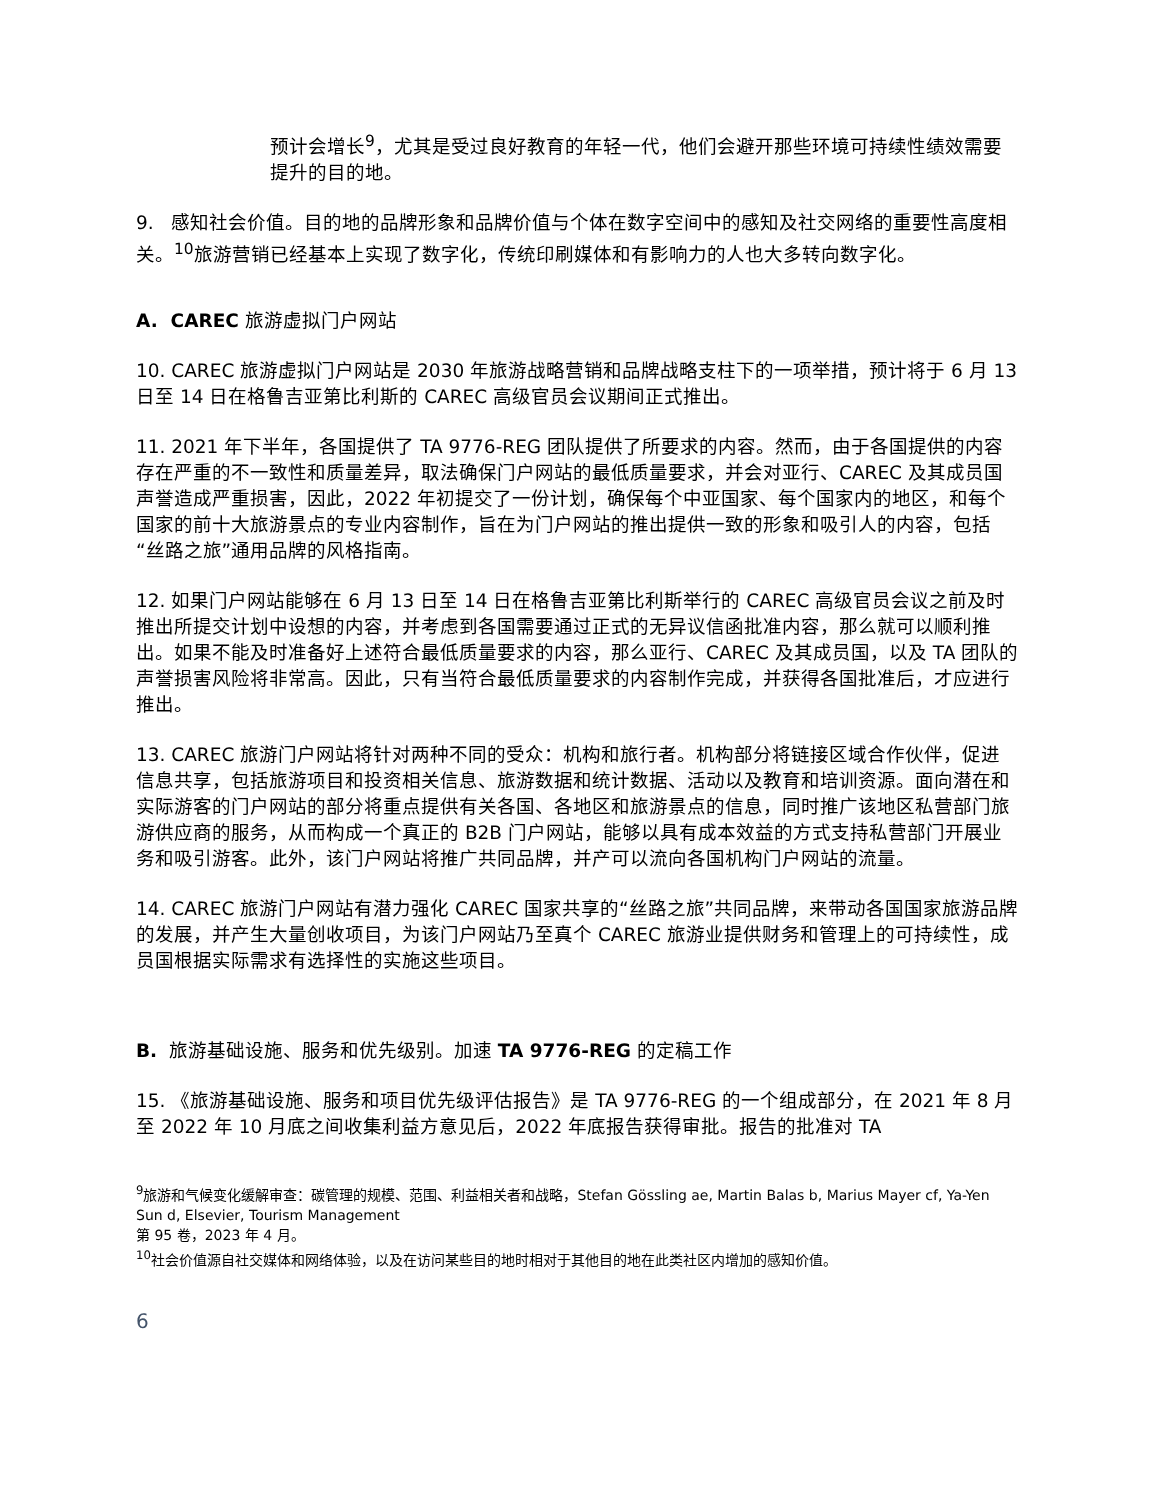预计会增长<sup>9</sup>，尤其是受过良好教育的年轻一代，他们会避开那些环境可持续性绩效需要提升的目的地。
9. 感知社会价值。目的地的品牌形象和品牌价值与个体在数字空间中的感知及社交网络的重要性高度相关。<sup>10</sup>旅游营销已经基本上实现了数字化，传统印刷媒体和有影响力的人也大多转向数字化。
A. CAREC 旅游虚拟门户网站
10. CAREC 旅游虚拟门户网站是 2030 年旅游战略营销和品牌战略支柱下的一项举措，预计将于 6 月 13 日至 14 日在格鲁吉亚第比利斯的 CAREC 高级官员会议期间正式推出。
11. 2021 年下半年，各国提供了 TA 9776-REG 团队提供了所要求的内容。然而，由于各国提供的内容存在严重的不一致性和质量差异，取法确保门户网站的最低质量要求，并会对亚行、CAREC 及其成员国声誉造成严重损害，因此，2022 年初提交了一份计划，确保每个中亚国家、每个国家内的地区，和每个国家的前十大旅游景点的专业内容制作，旨在为门户网站的推出提供一致的形象和吸引人的内容，包括“丝路之旅”通用品牌的风格指南。
12. 如果门户网站能够在 6 月 13 日至 14 日在格鲁吉亚第比利斯举行的 CAREC 高级官员会议之前及时推出所提交计划中设想的内容，并考虑到各国需要通过正式的无异议信函批准内容，那么就可以顺利推出。如果不能及时准备好上述符合最低质量要求的内容，那么亚行、CAREC 及其成员国，以及 TA 团队的声誉损害风险将非常高。因此，只有当符合最低质量要求的内容制作完成，并获得各国批准后，才应进行推出。
13. CAREC 旅游门户网站将针对两种不同的受众：机构和旅行者。机构部分将链接区域合作伙伴，促进信息共享，包括旅游项目和投资相关信息、旅游数据和统计数据、活动以及教育和培训资源。面向潜在和实际游客的门户网站的部分将重点提供有关各国、各地区和旅游景点的信息，同时推广该地区私营部门旅游供应商的服务，从而构成一个真正的 B2B 门户网站，能够以具有成本效益的方式支持私营部门开展业务和吸引游客。此外，该门户网站将推广共同品牌，并产可以流向各国机构门户网站的流量。
14. CAREC 旅游门户网站有潜力强化 CAREC 国家共享的“丝路之旅”共同品牌，来带动各国国家旅游品牌的发展，并产生大量创收项目，为该门户网站乃至真个 CAREC 旅游业提供财务和管理上的可持续性，成员国根据实际需求有选择性的实施这些项目。
B. 旅游基础设施、服务和优先级别。加速 TA 9776-REG 的定稿工作
15. 《旅游基础设施、服务和项目优先级评估报告》是 TA 9776-REG 的一个组成部分，在 2021 年 8 月至 2022 年 10 月底之间收集利益方意见后，2022 年底报告获得审批。报告的批准对 TA
<sup>9</sup> 旅游和气候变化缓解审查：碳管理的规模、范围、利益相关者和战略，Stefan Gössling ae, Martin Balas b, Marius Mayer cf, Ya-Yen Sun d, Elsevier, Tourism Management
第 95 卷，2023 年 4 月。
<sup>10</sup> 社会价值源自社交媒体和网络体验，以及在访问某些目的地时相对于其他目的地在此类社区内增加的感知价值。
6